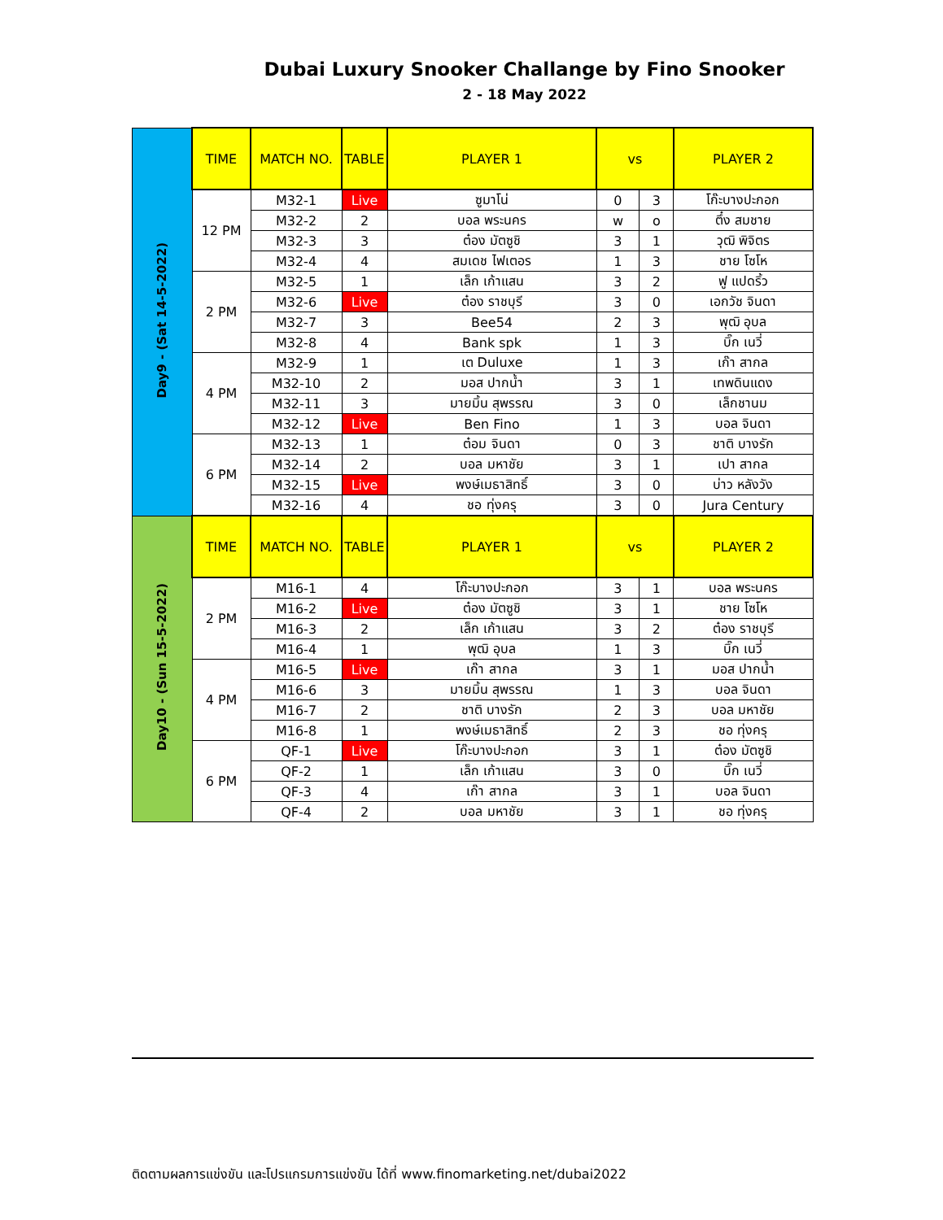Dubai Luxury Snooker Challange by Fino Snooker
2 - 18 May 2022
| Day9 - (Sat 14-5-2022) | TIME | MATCH NO. | TABLE | PLAYER 1 | vs | | PLAYER 2 |
| | 12 PM | M32-1 | Live | ซูมาโน่ | 0 | 3 | โก๊ะบางปะกอก |
| | | M32-2 | 2 | บอล พระนคร | w | o | ตึ๋ง สมชาย |
| | | M32-3 | 3 | ต๋อง มัตซูชิ | 3 | 1 | วุฒิ พิจิตร |
| | | M32-4 | 4 | สมเดช ไฟเตอร | 1 | 3 | ชาย โซโห |
| | 2 PM | M32-5 | 1 | เล็ก เก้าแสน | 3 | 2 | ฟู แปดริ้ว |
| | | M32-6 | Live | ต๋อง ราชบุรี | 3 | 0 | เอกวัช จินดา |
| | | M32-7 | 3 | Bee54 | 2 | 3 | พุฒิ อุบล |
| | | M32-8 | 4 | Bank spk | 1 | 3 | บิ๊ก เนวี่ |
| | 4 PM | M32-9 | 1 | เต Duluxe | 1 | 3 | เก๊า สากล |
| | | M32-10 | 2 | มอส ปากน้ำ | 3 | 1 | เทพดินแดง |
| | | M32-11 | 3 | มายมิ้น สุพรรณ | 3 | 0 | เล็กชานม |
| | | M32-12 | Live | Ben Fino | 1 | 3 | บอล จินดา |
| | 6 PM | M32-13 | 1 | ต๋อม จินดา | 0 | 3 | ชาติ บางรัก |
| | | M32-14 | 2 | บอล มหาชัย | 3 | 1 | เปา สากล |
| | | M32-15 | Live | พงษ์เมธาสิทธิ์ | 3 | 0 | บ่าว หลังวัง |
| | | M32-16 | 4 | ชอ ทุ่งครุ | 3 | 0 | Jura Century |
| Day10 - (Sun 15-5-2022) | TIME | MATCH NO. | TABLE | PLAYER 1 | vs | | PLAYER 2 |
| | 2 PM | M16-1 | 4 | โก๊ะบางปะกอก | 3 | 1 | บอล พระนคร |
| | | M16-2 | Live | ต๋อง มัตซูชิ | 3 | 1 | ชาย โซโห |
| | | M16-3 | 2 | เล็ก เก้าแสน | 3 | 2 | ต๋อง ราชบุรี |
| | | M16-4 | 1 | พุฒิ อุบล | 1 | 3 | บิ๊ก เนวี่ |
| | 4 PM | M16-5 | Live | เก๊า สากล | 3 | 1 | มอส ปากน้ำ |
| | | M16-6 | 3 | มายมิ้น สุพรรณ | 1 | 3 | บอล จินดา |
| | | M16-7 | 2 | ชาติ บางรัก | 2 | 3 | บอล มหาชัย |
| | | M16-8 | 1 | พงษ์เมธาสิทธิ์ | 2 | 3 | ชอ ทุ่งครุ |
| | 6 PM | QF-1 | Live | โก๊ะบางปะกอก | 3 | 1 | ต๋อง มัตซูชิ |
| | | QF-2 | 1 | เล็ก เก้าแสน | 3 | 0 | บิ๊ก เนวี่ |
| | | QF-3 | 4 | เก๊า สากล | 3 | 1 | บอล จินดา |
| | | QF-4 | 2 | บอล มหาชัย | 3 | 1 | ชอ ทุ่งครุ |
ติดตามผลการแข่งขัน และโปรแกรมการแข่งขัน ได้ที่ www.finomarketing.net/dubai2022